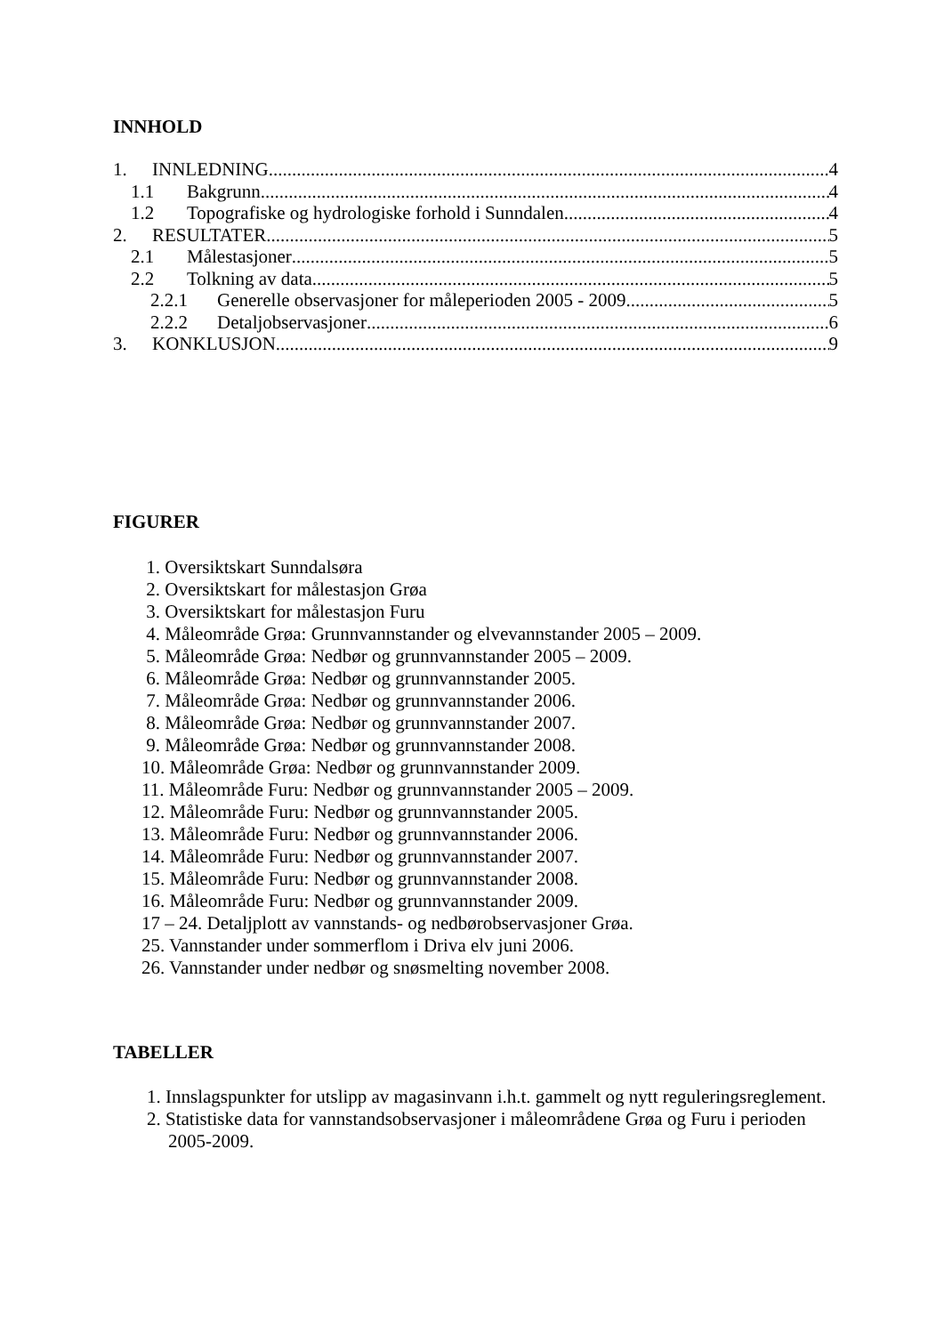INNHOLD
1. INNLEDNING 4
1.1 Bakgrunn 4
1.2 Topografiske og hydrologiske forhold i Sunndalen 4
2. RESULTATER 5
2.1 Målestasjoner 5
2.2 Tolkning av data 5
2.2.1 Generelle observasjoner for måleperioden 2005 - 2009 5
2.2.2 Detaljobservasjoner 6
3. KONKLUSJON 9
FIGURER
1. Oversiktskart Sunndalsøra
2. Oversiktskart for målestasjon Grøa
3. Oversiktskart for målestasjon Furu
4. Måleområde Grøa: Grunnvannstander og elvevannstander 2005 – 2009.
5. Måleområde Grøa: Nedbør og grunnvannstander 2005 – 2009.
6. Måleområde Grøa: Nedbør og grunnvannstander 2005.
7. Måleområde Grøa: Nedbør og grunnvannstander 2006.
8. Måleområde Grøa: Nedbør og grunnvannstander 2007.
9. Måleområde Grøa: Nedbør og grunnvannstander 2008.
10. Måleområde Grøa: Nedbør og grunnvannstander 2009.
11. Måleområde Furu: Nedbør og grunnvannstander 2005 – 2009.
12. Måleområde Furu: Nedbør og grunnvannstander 2005.
13. Måleområde Furu: Nedbør og grunnvannstander 2006.
14. Måleområde Furu: Nedbør og grunnvannstander 2007.
15. Måleområde Furu: Nedbør og grunnvannstander 2008.
16. Måleområde Furu: Nedbør og grunnvannstander 2009.
17 – 24. Detaljplott av vannstands- og nedbørobservasjoner Grøa.
25. Vannstander under sommerflom i Driva elv juni 2006.
26. Vannstander under nedbør og snøsmelting november 2008.
TABELLER
1. Innslagspunkter for utslipp av magasinvann i.h.t. gammelt og nytt reguleringsreglement.
2. Statistiske data for vannstandsobservasjoner i måleområdene Grøa og Furu i perioden 2005-2009.